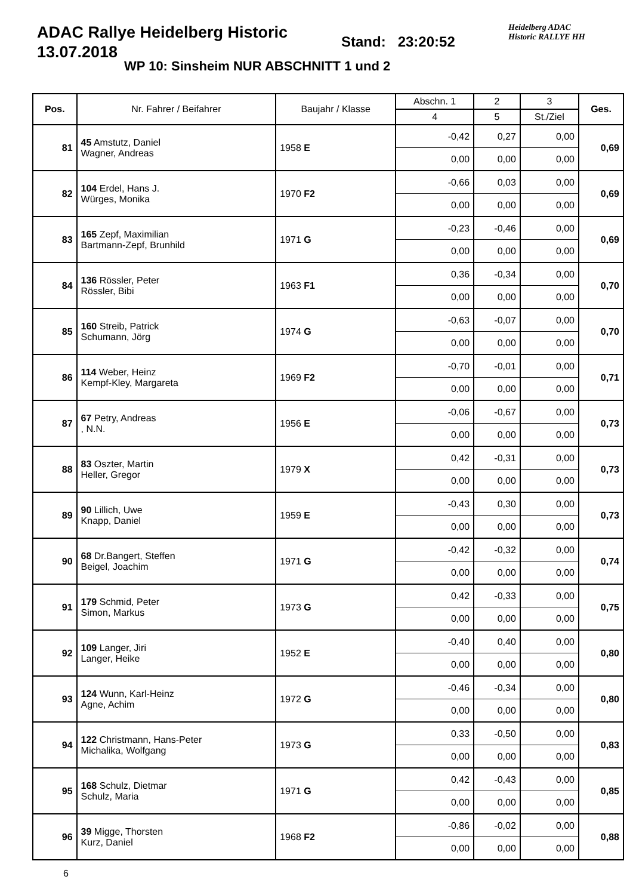ADAC Rallye Heidelberg Historic
13.07.2018
Stand: 23:20:52
Heidelberg ADAC
Historic RALLYE HH
WP 10: Sinsheim NUR ABSCHNITT 1 und 2
| Pos. | Nr. Fahrer / Beifahrer | Baujahr / Klasse | Abschn. 1 | 2 | 3 | Ges. |
| --- | --- | --- | --- | --- | --- | --- |
| | | | 4 | 5 | St./Ziel | |
| 81 | 45 Amstutz, Daniel Wagner, Andreas | 1958 E | -0,42 | 0,27 | 0,00 | 0,69 |
| | | | 0,00 | 0,00 | 0,00 | |
| 82 | 104 Erdel, Hans J. Würges, Monika | 1970 F2 | -0,66 | 0,03 | 0,00 | 0,69 |
| | | | 0,00 | 0,00 | 0,00 | |
| 83 | 165 Zepf, Maximilian Bartmann-Zepf, Brunhild | 1971 G | -0,23 | -0,46 | 0,00 | 0,69 |
| | | | 0,00 | 0,00 | 0,00 | |
| 84 | 136 Rössler, Peter Rössler, Bibi | 1963 F1 | 0,36 | -0,34 | 0,00 | 0,70 |
| | | | 0,00 | 0,00 | 0,00 | |
| 85 | 160 Streib, Patrick Schumann, Jörg | 1974 G | -0,63 | -0,07 | 0,00 | 0,70 |
| | | | 0,00 | 0,00 | 0,00 | |
| 86 | 114 Weber, Heinz Kempf-Kley, Margareta | 1969 F2 | -0,70 | -0,01 | 0,00 | 0,71 |
| | | | 0,00 | 0,00 | 0,00 | |
| 87 | 67 Petry, Andreas , N.N. | 1956 E | -0,06 | -0,67 | 0,00 | 0,73 |
| | | | 0,00 | 0,00 | 0,00 | |
| 88 | 83 Oszter, Martin Heller, Gregor | 1979 X | 0,42 | -0,31 | 0,00 | 0,73 |
| | | | 0,00 | 0,00 | 0,00 | |
| 89 | 90 Lillich, Uwe Knapp, Daniel | 1959 E | -0,43 | 0,30 | 0,00 | 0,73 |
| | | | 0,00 | 0,00 | 0,00 | |
| 90 | 68 Dr.Bangert, Steffen Beigel, Joachim | 1971 G | -0,42 | -0,32 | 0,00 | 0,74 |
| | | | 0,00 | 0,00 | 0,00 | |
| 91 | 179 Schmid, Peter Simon, Markus | 1973 G | 0,42 | -0,33 | 0,00 | 0,75 |
| | | | 0,00 | 0,00 | 0,00 | |
| 92 | 109 Langer, Jiri Langer, Heike | 1952 E | -0,40 | 0,40 | 0,00 | 0,80 |
| | | | 0,00 | 0,00 | 0,00 | |
| 93 | 124 Wunn, Karl-Heinz Agne, Achim | 1972 G | -0,46 | -0,34 | 0,00 | 0,80 |
| | | | 0,00 | 0,00 | 0,00 | |
| 94 | 122 Christmann, Hans-Peter Michalika, Wolfgang | 1973 G | 0,33 | -0,50 | 0,00 | 0,83 |
| | | | 0,00 | 0,00 | 0,00 | |
| 95 | 168 Schulz, Dietmar Schulz, Maria | 1971 G | 0,42 | -0,43 | 0,00 | 0,85 |
| | | | 0,00 | 0,00 | 0,00 | |
| 96 | 39 Migge, Thorsten Kurz, Daniel | 1968 F2 | -0,86 | -0,02 | 0,00 | 0,88 |
| | | | 0,00 | 0,00 | 0,00 | |
6